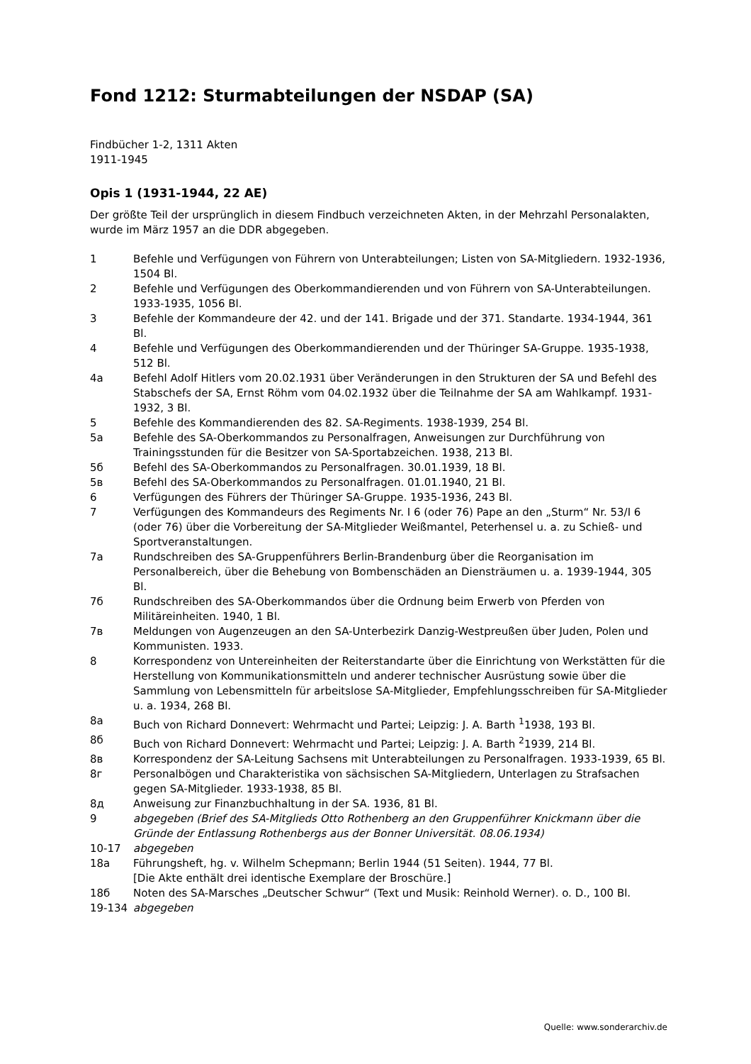Fond 1212: Sturmabteilungen der NSDAP (SA)
Findbücher 1-2, 1311 Akten
1911-1945
Opis 1 (1931-1944, 22 AE)
Der größte Teil der ursprünglich in diesem Findbuch verzeichneten Akten, in der Mehrzahl Personalakten, wurde im März 1957 an die DDR abgegeben.
| 1 | Befehle und Verfügungen von Führern von Unterabteilungen; Listen von SA-Mitgliedern. 1932-1936, 1504 Bl. |
| 2 | Befehle und Verfügungen des Oberkommandierenden und von Führern von SA-Unterabteilungen. 1933-1935, 1056 Bl. |
| 3 | Befehle der Kommandeure der 42. und der 141. Brigade und der 371. Standarte. 1934-1944, 361 Bl. |
| 4 | Befehle und Verfügungen des Oberkommandierenden und der Thüringer SA-Gruppe. 1935-1938, 512 Bl. |
| 4a | Befehl Adolf Hitlers vom 20.02.1931 über Veränderungen in den Strukturen der SA und Befehl des Stabschefs der SA, Ernst Röhm vom 04.02.1932 über die Teilnahme der SA am Wahlkampf. 1931-1932, 3 Bl. |
| 5 | Befehle des Kommandierenden des 82. SA-Regiments. 1938-1939, 254 Bl. |
| 5a | Befehle des SA-Oberkommandos zu Personalfragen, Anweisungen zur Durchführung von Trainingsstunden für die Besitzer von SA-Sportabzeichen. 1938, 213 Bl. |
| 5б | Befehl des SA-Oberkommandos zu Personalfragen. 30.01.1939, 18 Bl. |
| 5в | Befehl des SA-Oberkommandos zu Personalfragen. 01.01.1940, 21 Bl. |
| 6 | Verfügungen des Führers der Thüringer SA-Gruppe. 1935-1936, 243 Bl. |
| 7 | Verfügungen des Kommandeurs des Regiments Nr. I 6 (oder 76) Pape an den „Sturm“ Nr. 53/I 6 (oder 76) über die Vorbereitung der SA-Mitglieder Weißmantel, Peterhensel u. a. zu Schieß- und Sportveranstaltungen. |
| 7a | Rundschreiben des SA-Gruppenführers Berlin-Brandenburg über die Reorganisation im Personalbereich, über die Behebung von Bombenschäden an Diensträumen u. a. 1939-1944, 305 Bl. |
| 7б | Rundschreiben des SA-Oberkommandos über die Ordnung beim Erwerb von Pferden von Militäreinheiten. 1940, 1 Bl. |
| 7в | Meldungen von Augenzeugen an den SA-Unterbezirk Danzig-Westpreußen über Juden, Polen und Kommunisten. 1933. |
| 8 | Korrespondenz von Untereinheiten der Reiterstandarte über die Einrichtung von Werkstätten für die Herstellung von Kommunikationsmitteln und anderer technischer Ausrüstung sowie über die Sammlung von Lebensmitteln für arbeitslose SA-Mitglieder, Empfehlungsschreiben für SA-Mitglieder u. a. 1934, 268 Bl. |
| 8a | Buch von Richard Donnevert: Wehrmacht und Partei; Leipzig: J. A. Barth <sup>1</sup>1938, 193 Bl. |
| 8б | Buch von Richard Donnevert: Wehrmacht und Partei; Leipzig: J. A. Barth <sup>2</sup>1939, 214 Bl. |
| 8в | Korrespondenz der SA-Leitung Sachsens mit Unterabteilungen zu Personalfragen. 1933-1939, 65 Bl. |
| 8г | Personalbögen und Charakteristika von sächsischen SA-Mitgliedern, Unterlagen zu Strafsachen gegen SA-Mitglieder. 1933-1938, 85 Bl. |
| 8д | Anweisung zur Finanzbuchhaltung in der SA. 1936, 81 Bl. |
| 9 | abgegeben (Brief des SA-Mitglieds Otto Rothenberg an den Gruppenführer Knickmann über die Gründe der Entlassung Rothenbergs aus der Bonner Universität. 08.06.1934) |
| 10-17 | abgegeben |
| 18a | Führungsheft, hg. v. Wilhelm Schepmann; Berlin 1944 (51 Seiten). 1944, 77 Bl. [Die Akte enthält drei identische Exemplare der Broschüre.] |
| 18б | Noten des SA-Marsches „Deutscher Schwur“ (Text und Musik: Reinhold Werner). o. D., 100 Bl. |
| 19-134 | abgegeben |
Quelle: www.sonderarchiv.de